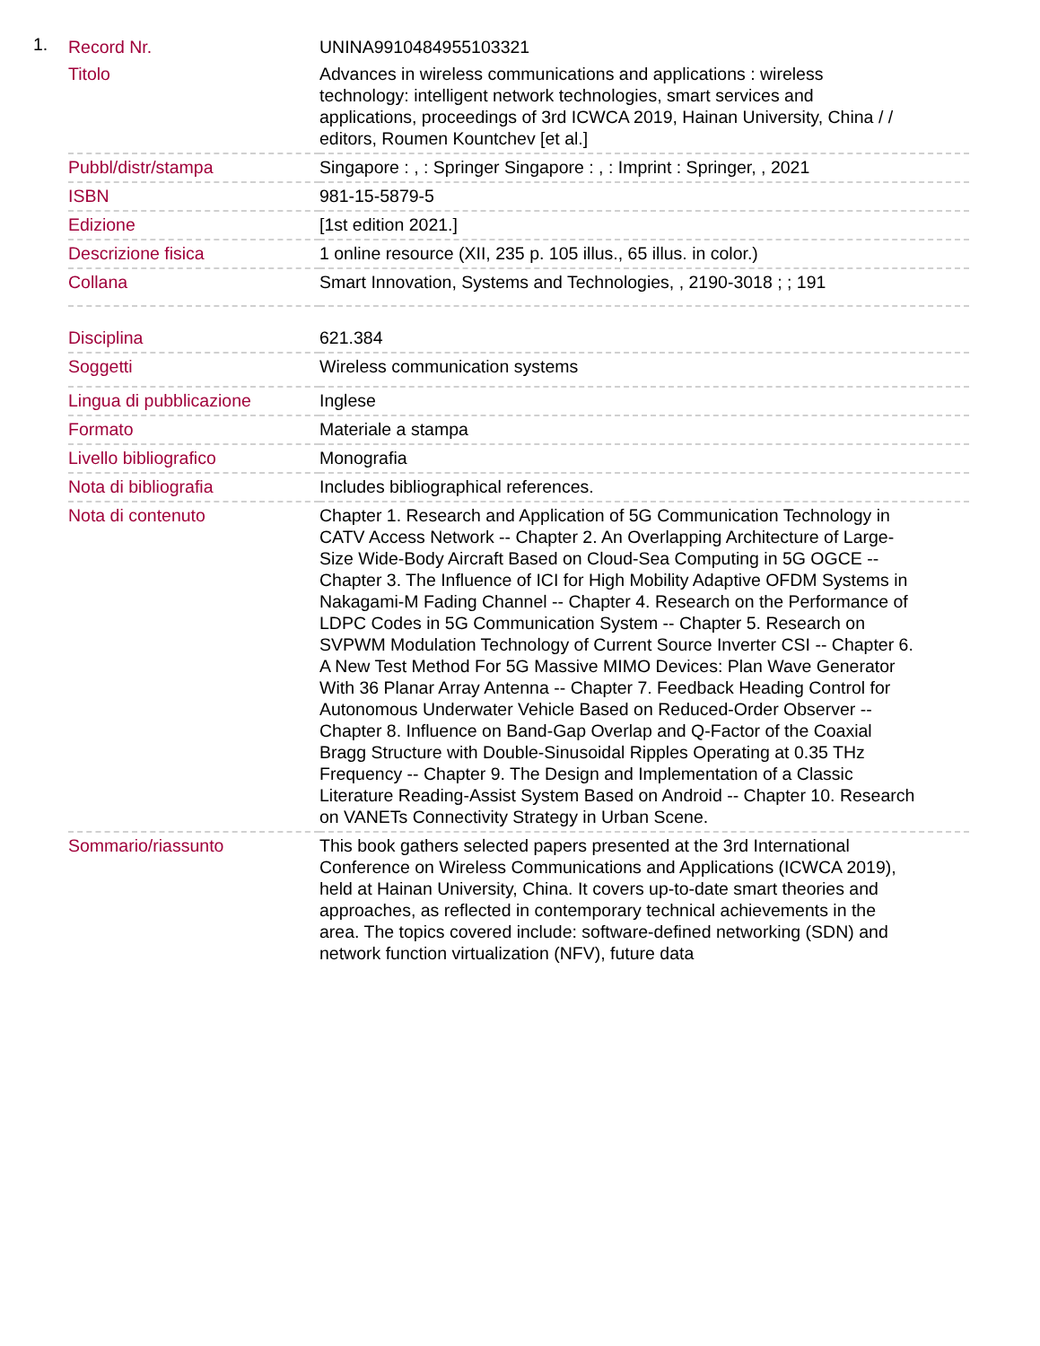1.
| Record Nr. | UNINA9910484955103321 |
| Titolo | Advances in wireless communications and applications : wireless technology: intelligent network technologies, smart services and applications, proceedings of 3rd ICWCA 2019, Hainan University, China / / editors, Roumen Kountchev [et al.] |
| Pubbl/distr/stampa | Singapore : , : Springer Singapore : , : Imprint : Springer, , 2021 |
| ISBN | 981-15-5879-5 |
| Edizione | [1st edition 2021.] |
| Descrizione fisica | 1 online resource (XII, 235 p. 105 illus., 65 illus. in color.) |
| Collana | Smart Innovation, Systems and Technologies, , 2190-3018 ; ; 191 |
| Disciplina | 621.384 |
| Soggetti | Wireless communication systems |
| Lingua di pubblicazione | Inglese |
| Formato | Materiale a stampa |
| Livello bibliografico | Monografia |
| Nota di bibliografia | Includes bibliographical references. |
| Nota di contenuto | Chapter 1. Research and Application of 5G Communication Technology in CATV Access Network -- Chapter 2. An Overlapping Architecture of Large-Size Wide-Body Aircraft Based on Cloud-Sea Computing in 5G OGCE -- Chapter 3. The Influence of ICI for High Mobility Adaptive OFDM Systems in Nakagami-M Fading Channel -- Chapter 4. Research on the Performance of LDPC Codes in 5G Communication System -- Chapter 5. Research on SVPWM Modulation Technology of Current Source Inverter CSI -- Chapter 6. A New Test Method For 5G Massive MIMO Devices: Plan Wave Generator With 36 Planar Array Antenna -- Chapter 7. Feedback Heading Control for Autonomous Underwater Vehicle Based on Reduced-Order Observer -- Chapter 8. Influence on Band-Gap Overlap and Q-Factor of the Coaxial Bragg Structure with Double-Sinusoidal Ripples Operating at 0.35 THz Frequency -- Chapter 9. The Design and Implementation of a Classic Literature Reading-Assist System Based on Android -- Chapter 10. Research on VANETs Connectivity Strategy in Urban Scene. |
| Sommario/riassunto | This book gathers selected papers presented at the 3rd International Conference on Wireless Communications and Applications (ICWCA 2019), held at Hainan University, China. It covers up-to-date smart theories and approaches, as reflected in contemporary technical achievements in the area. The topics covered include: software-defined networking (SDN) and network function virtualization (NFV), future data |